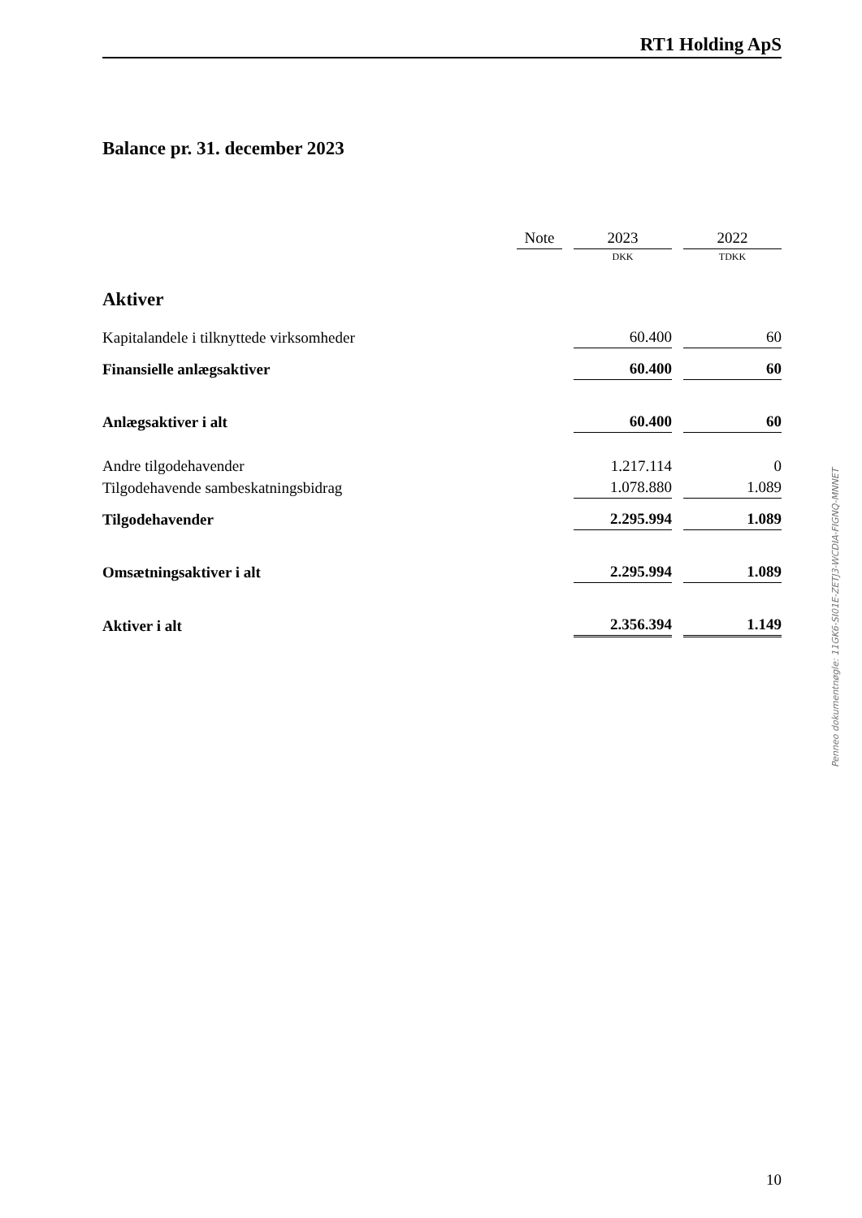RT1 Holding ApS
Balance pr. 31. december 2023
| | Note | | 2023 | | 2022 |
| | | | DKK | | TDKK |
| Aktiver | | | | | |
| Kapitalandele i tilknyttede virksomheder | | | 60.400 | | 60 |
| Finansielle anlægsaktiver | | | 60.400 | | 60 |
| Anlægsaktiver i alt | | | 60.400 | | 60 |
| Andre tilgodehavender | | | 1.217.114 | | 0 |
| Tilgodehavende sambeskatningsbidrag | | | 1.078.880 | | 1.089 |
| Tilgodehavender | | | 2.295.994 | | 1.089 |
| Omsætningsaktiver i alt | | | 2.295.994 | | 1.089 |
| Aktiver i alt | | | 2.356.394 | | 1.149 |
Penneo dokumentnøgle: 11GK6-SI01E-ZETJ3-WCDIA-FIGNQ-MNNET
10